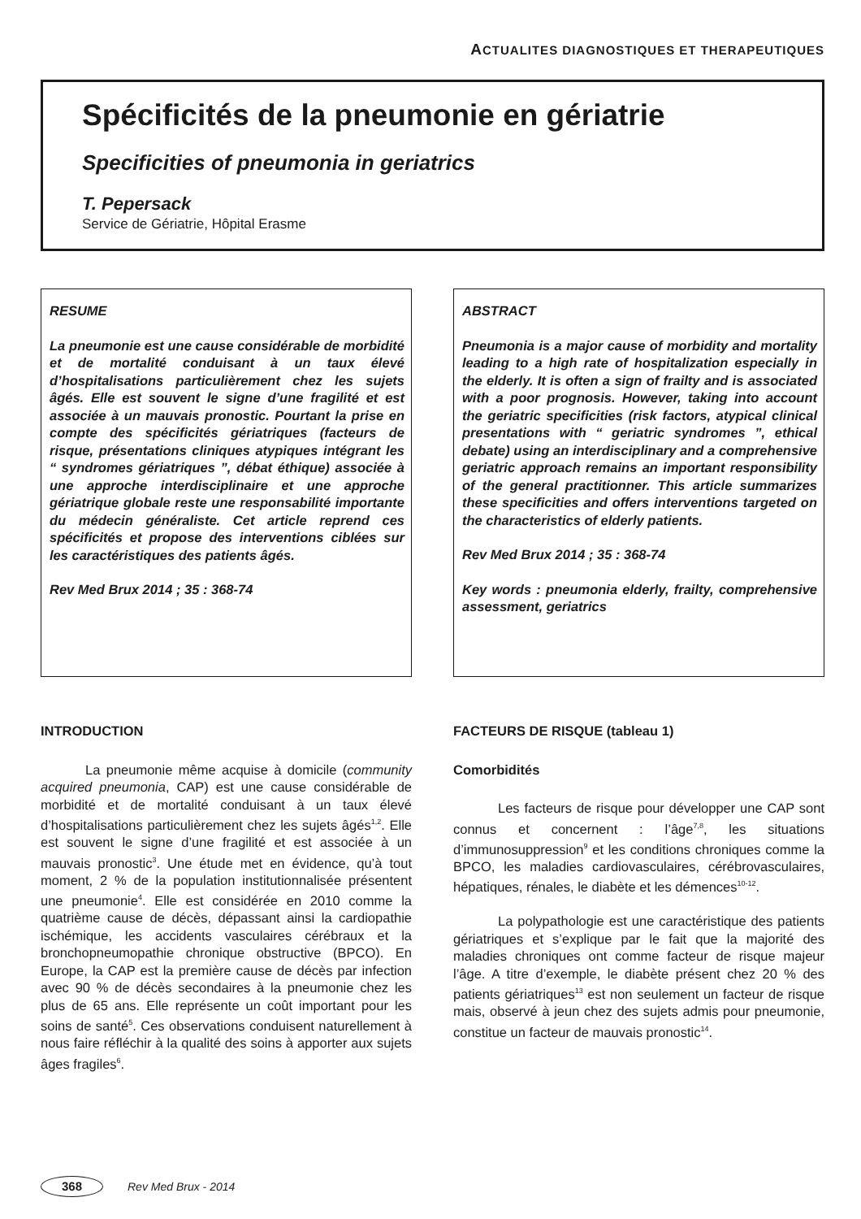ACTUALITES DIAGNOSTIQUES ET THERAPEUTIQUES
Spécificités de la pneumonie en gériatrie
Specificities of pneumonia in geriatrics
T. Pepersack
Service de Gériatrie, Hôpital Erasme
RESUME
La pneumonie est une cause considérable de morbidité et de mortalité conduisant à un taux élevé d’hospitalisations particulièrement chez les sujets âgés. Elle est souvent le signe d’une fragilité et est associée à un mauvais pronostic. Pourtant la prise en compte des spécificités gériatriques (facteurs de risque, présentations cliniques atypiques intégrant les “ syndromes gériatriques ”, débat éthique) associée à une approche interdisciplinaire et une approche gériatrique globale reste une responsabilité importante du médecin généraliste. Cet article reprend ces spécificités et propose des interventions ciblées sur les caractéristiques des patients âgés.
Rev Med Brux 2014 ; 35 : 368-74
ABSTRACT
Pneumonia is a major cause of morbidity and mortality leading to a high rate of hospitalization especially in the elderly. It is often a sign of frailty and is associated with a poor prognosis. However, taking into account the geriatric specificities (risk factors, atypical clinical presentations with “ geriatric syndromes ”, ethical debate) using an interdisciplinary and a comprehensive geriatric approach remains an important responsibility of the general practitionner. This article summarizes these specificities and offers interventions targeted on the characteristics of elderly patients.
Rev Med Brux 2014 ; 35 : 368-74
Key words : pneumonia elderly, frailty, comprehensive assessment, geriatrics
INTRODUCTION
La pneumonie même acquise à domicile (community acquired pneumonia, CAP) est une cause considérable de morbidité et de mortalité conduisant à un taux élevé d’hospitalisations particulièrement chez les sujets âgés<sup>1,2</sup>. Elle est souvent le signe d’une fragilité et est associée à un mauvais pronostic<sup>3</sup>. Une étude met en évidence, qu’à tout moment, 2 % de la population institutionnalisée présentent une pneumonie<sup>4</sup>. Elle est considérée en 2010 comme la quatrième cause de décès, dépassant ainsi la cardiopathie ischémique, les accidents vasculaires cérébraux et la bronchopneumopathie chronique obstructive (BPCO). En Europe, la CAP est la première cause de décès par infection avec 90 % de décès secondaires à la pneumonie chez les plus de 65 ans. Elle représente un coût important pour les soins de santé<sup>5</sup>. Ces observations conduisent naturellement à nous faire réfléchir à la qualité des soins à apporter aux sujets âges fragiles<sup>6</sup>.
FACTEURS DE RISQUE (tableau 1)
Comorbidités
Les facteurs de risque pour développer une CAP sont connus et concernent : l’âge<sup>7,8</sup>, les situations d’immunosuppression<sup>9</sup> et les conditions chroniques comme la BPCO, les maladies cardiovasculaires, cérébrovasculaires, hépatiques, rénales, le diabète et les démences<sup>10-12</sup>.
La polypathologie est une caractéristique des patients gériatriques et s’explique par le fait que la majorité des maladies chroniques ont comme facteur de risque majeur l’âge. A titre d’exemple, le diabète présent chez 20 % des patients gériatriques<sup>13</sup> est non seulement un facteur de risque mais, observé à jeun chez des sujets admis pour pneumonie, constitue un facteur de mauvais pronostic<sup>14</sup>.
368
Rev Med Brux - 2014